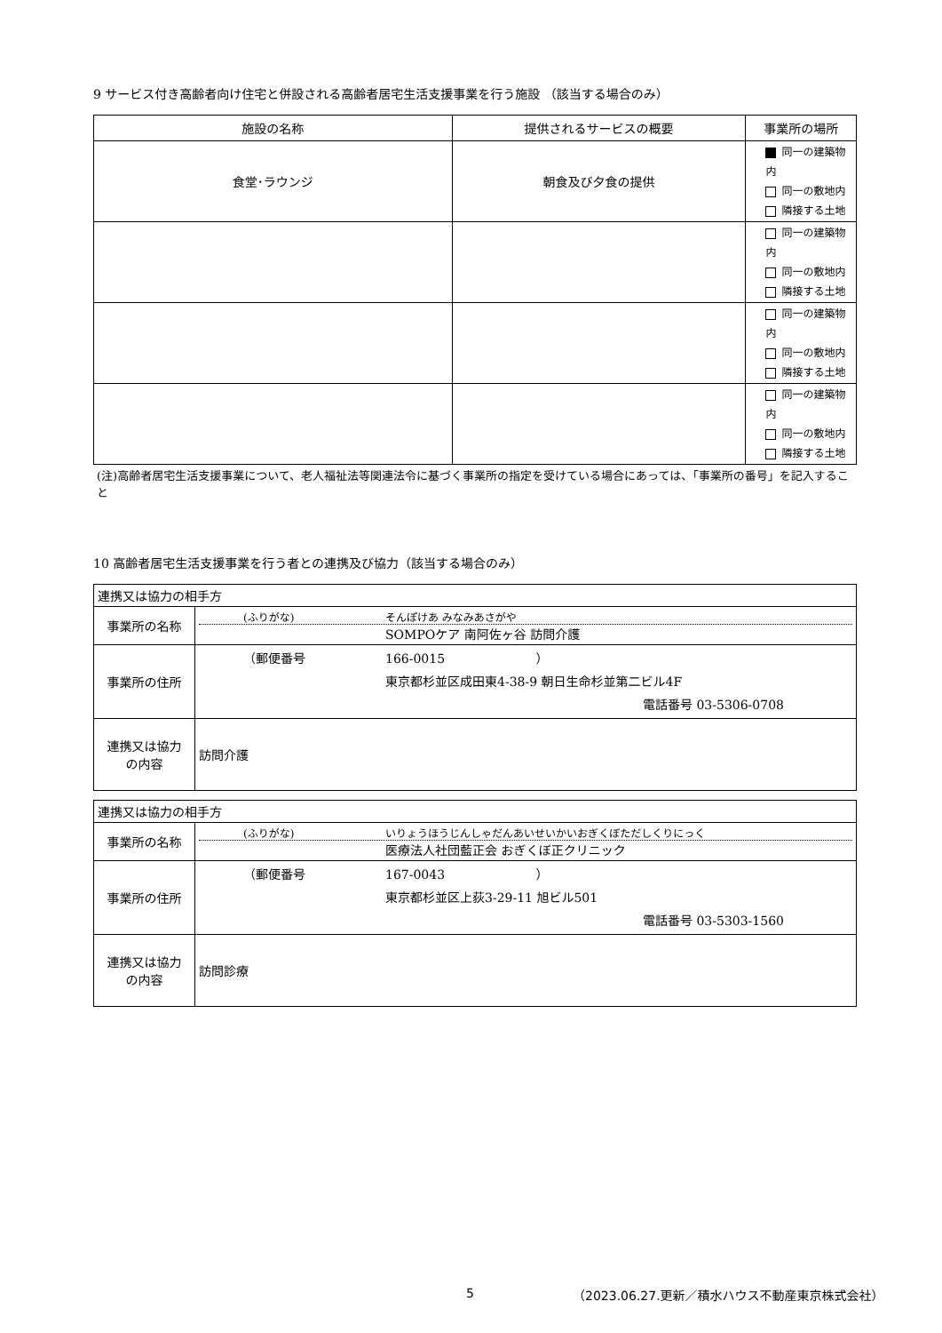9 サービス付き高齢者向け住宅と併設される高齢者居宅生活支援事業を行う施設 （該当する場合のみ）
| 施設の名称 | 提供されるサービスの概要 | 事業所の場所 |
| --- | --- | --- |
| 食堂･ラウンジ | 朝食及び夕食の提供 | 同一の建築物内 同一の敷地内 隣接する土地 |
| | | 同一の建築物内 同一の敷地内 隣接する土地 |
| | | 同一の建築物内 同一の敷地内 隣接する土地 |
| | | 同一の建築物内 同一の敷地内 隣接する土地 |
(注)高齢者居宅生活支援事業について、老人福祉法等関連法令に基づく事業所の指定を受けている場合にあっては、「事業所の番号」を記入すること
10 高齢者居宅生活支援事業を行う者との連携及び協力（該当する場合のみ）
| 連携又は協力の相手方 | |
| 事業所の名称 | (ふりがな) そんぽけあ みなみあさがや SOMPOケア 南阿佐ヶ谷 訪問介護 |
| 事業所の住所 | （郵便番号 166-0015 ） 東京都杉並区成田東4-38-9 朝日生命杉並第二ビル4F 電話番号 03-5306-0708 |
| 連携又は協力 の内容 | 訪問介護 |
| 連携又は協力の相手方 | |
| 事業所の名称 | (ふりがな) いりょうほうじんしゃだんあいせいかいおぎくぼただしくりにっく 医療法人社団藍正会 おぎくぼ正クリニック |
| 事業所の住所 | （郵便番号 167-0043 ） 東京都杉並区上荻3-29-11 旭ビル501 電話番号 03-5303-1560 |
| 連携又は協力 の内容 | 訪問診療 |
5 （2023.06.27.更新／積水ハウス不動産東京株式会社）